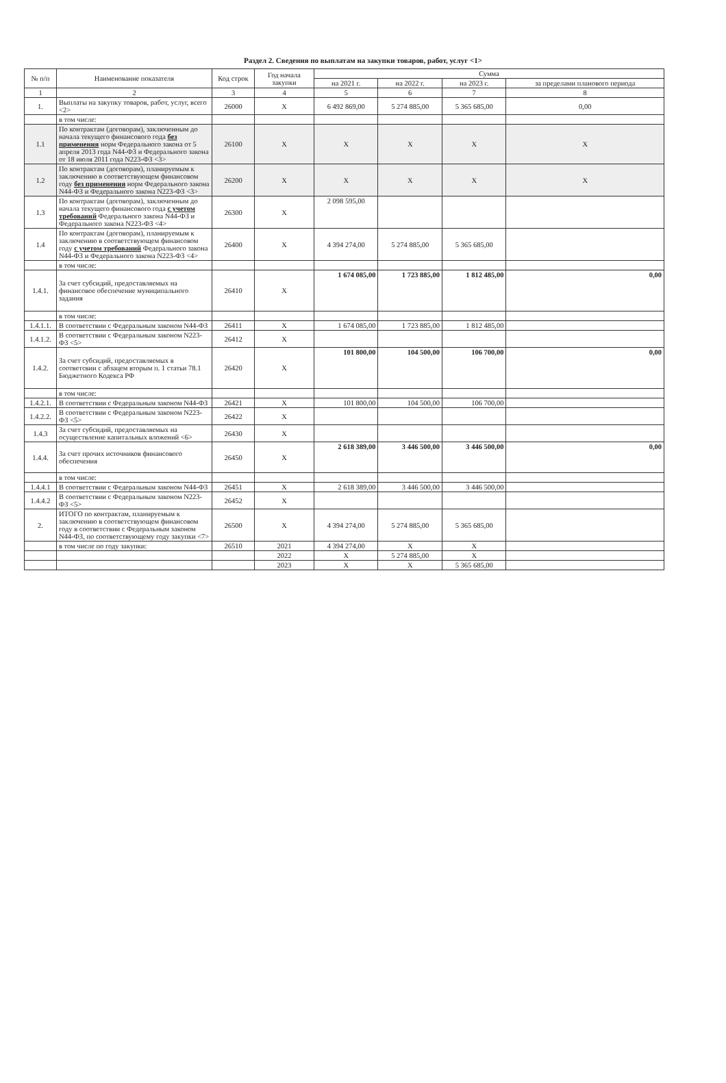Раздел 2. Сведения по выплатам на закупки товаров, работ, услуг <1>
| № п/п | Наименование показателя | Код строк | Год начала закупки | Сумма | | | |
| --- | --- | --- | --- | --- | --- | --- | --- |
| | | | | на 2021 г. | на 2022 г. | на 2023 г. | за пределами планового периода |
| 1 | 2 | 3 | 4 | 5 | 6 | 7 | 8 |
| 1. | Выплаты на закупку товаров, работ, услуг, всего <2> | 26000 | X | 6 492 869,00 | 5 274 885,00 | 5 365 685,00 | 0,00 |
| | в том числе: | | | | | | |
| 1.1 | По контрактам (договорам), заключенным до начала текущего финансового года без применения норм Федерального закона от 5 апреля 2013 года N44-ФЗ и Федерального закона от 18 июля 2011 года N223-ФЗ <3> | 26100 | X | X | X | X | X |
| 1.2 | По контрактам (договорам), планируемым к заключению в соответствующем финансовом году без применения норм Федерального закона N44-ФЗ и Федерального закона N223-ФЗ <3> | 26200 | X | X | X | X | X |
| 1.3 | По контрактам (договорам), заключенным до начала текущего финансового года с учетом требований Федерального закона N44-ФЗ и Федерального закона N223-ФЗ <4> | 26300 | X | 2 098 595,00 | | | |
| 1.4 | По контрактам (договорам), планируемым к заключению в соответствующем финансовом году с учетом требований Федерального закона N44-ФЗ и Федерального закона N223-ФЗ <4> | 26400 | X | 4 394 274,00 | 5 274 885,00 | 5 365 685,00 | |
| | в том числе: | | | | | | |
| 1.4.1. | За счет субсидий, предоставляемых на финансовое обеспечение муниципального задания | 26410 | X | 1 674 085,00 | 1 723 885,00 | 1 812 485,00 | 0,00 |
| | в том числе: | | | | | | |
| 1.4.1.1. | В соответствии с Федеральным законом N44-ФЗ | 26411 | X | 1 674 085,00 | 1 723 885,00 | 1 812 485,00 | |
| 1.4.1.2. | В соответствии с Федеральным законом N223-ФЗ <5> | 26412 | X | | | | |
| 1.4.2. | За счет субсидий, предоставляемых в соответсвии с абзацем вторым п. 1 статьи 78.1 Бюджетного Кодекса РФ | 26420 | X | 101 800,00 | 104 500,00 | 106 700,00 | 0,00 |
| | в том числе: | | | | | | |
| 1.4.2.1. | В соответствии с Федеральным законом N44-ФЗ | 26421 | X | 101 800,00 | 104 500,00 | 106 700,00 | |
| 1.4.2.2. | В соответствии с Федеральным законом N223-ФЗ <5> | 26422 | X | | | | |
| 1.4.3 | За счет субсидий, предоставляемых на осуществление капитальных вложений <6> | 26430 | X | | | | |
| 1.4.4. | За счет прочих источников финансового обеспечения | 26450 | X | 2 618 389,00 | 3 446 500,00 | 3 446 500,00 | 0,00 |
| | в том числе: | | | | | | |
| 1.4.4.1 | В соответствии с Федеральным законом N44-ФЗ | 26451 | X | 2 618 389,00 | 3 446 500,00 | 3 446 500,00 | |
| 1.4.4.2 | В соответствии с Федеральным законом N223-ФЗ <5> | 26452 | X | | | | |
| 2. | ИТОГО по контрактам, планируемым к заключению в соответствующем финансовом году в соответствии с Федеральным законом N44-ФЗ, по соответствующему году закупки <7> | 26500 | X | 4 394 274,00 | 5 274 885,00 | 5 365 685,00 | |
| | в том числе по году закупки: | 26510 | 2021 | 4 394 274,00 | X | X | |
| | | | 2022 | X | 5 274 885,00 | X | |
| | | | 2023 | X | X | 5 365 685,00 | |